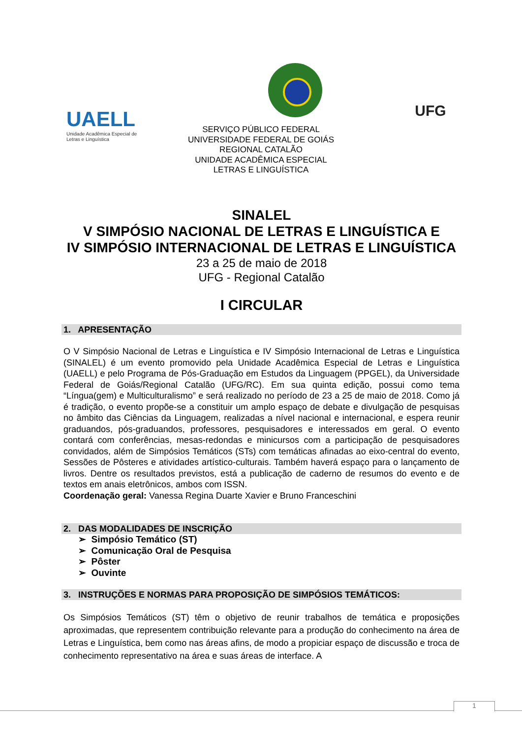UAELL
Unidade Acadêmica Especial de
Letras e Linguística
UFG
SERVIÇO PÚBLICO FEDERAL
UNIVERSIDADE FEDERAL DE GOIÁS
REGIONAL CATALÃO
UNIDADE ACADÊMICA ESPECIAL
LETRAS E LINGUÍSTICA
SINALEL
V SIMPÓSIO NACIONAL DE LETRAS E LINGUÍSTICA E
IV SIMPÓSIO INTERNACIONAL DE LETRAS E LINGUÍSTICA
23 a 25 de maio de 2018
UFG - Regional Catalão
I CIRCULAR
1. APRESENTAÇÃO
O V Simpósio Nacional de Letras e Linguística e IV Simpósio Internacional de Letras e Linguística (SINALEL) é um evento promovido pela Unidade Acadêmica Especial de Letras e Linguística (UAELL) e pelo Programa de Pós-Graduação em Estudos da Linguagem (PPGEL), da Universidade Federal de Goiás/Regional Catalão (UFG/RC). Em sua quinta edição, possui como tema “Língua(gem) e Multiculturalismo” e será realizado no período de 23 a 25 de maio de 2018. Como já é tradição, o evento propõe-se a constituir um amplo espaço de debate e divulgação de pesquisas no âmbito das Ciências da Linguagem, realizadas a nível nacional e internacional, e espera reunir graduandos, pós-graduandos, professores, pesquisadores e interessados em geral. O evento contará com conferências, mesas-redondas e minicursos com a participação de pesquisadores convidados, além de Simpósios Temáticos (STs) com temáticas afinadas ao eixo-central do evento, Sessões de Pôsteres e atividades artístico-culturais. Também haverá espaço para o lançamento de livros. Dentre os resultados previstos, está a publicação de caderno de resumos do evento e de textos em anais eletrônicos, ambos com ISSN.
Coordenação geral: Vanessa Regina Duarte Xavier e Bruno Franceschini
2. DAS MODALIDADES DE INSCRIÇÃO
➢ Simpósio Temático (ST)
➢ Comunicação Oral de Pesquisa
➢ Pôster
➢ Ouvinte
3. INSTRUÇÕES E NORMAS PARA PROPOSIÇÃO DE SIMPÓSIOS TEMÁTICOS:
Os Simpósios Temáticos (ST) têm o objetivo de reunir trabalhos de temática e proposições aproximadas, que representem contribuição relevante para a produção do conhecimento na área de Letras e Linguística, bem como nas áreas afins, de modo a propiciar espaço de discussão e troca de conhecimento representativo na área e suas áreas de interface. A
1